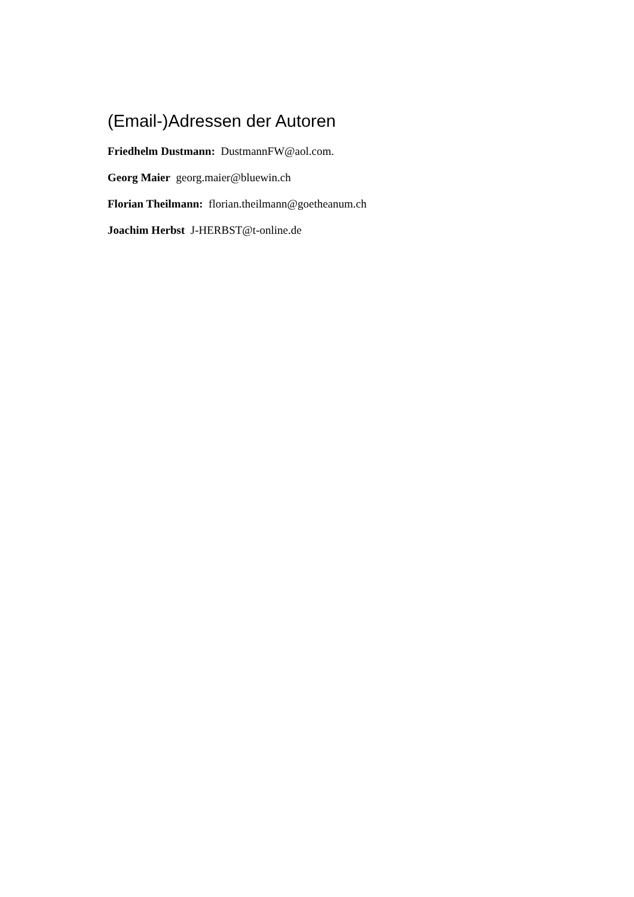(Email-)Adressen der Autoren
Friedhelm Dustmann: DustmannFW@aol.com.
Georg Maier georg.maier@bluewin.ch
Florian Theilmann: florian.theilmann@goetheanum.ch
Joachim Herbst J-HERBST@t-online.de